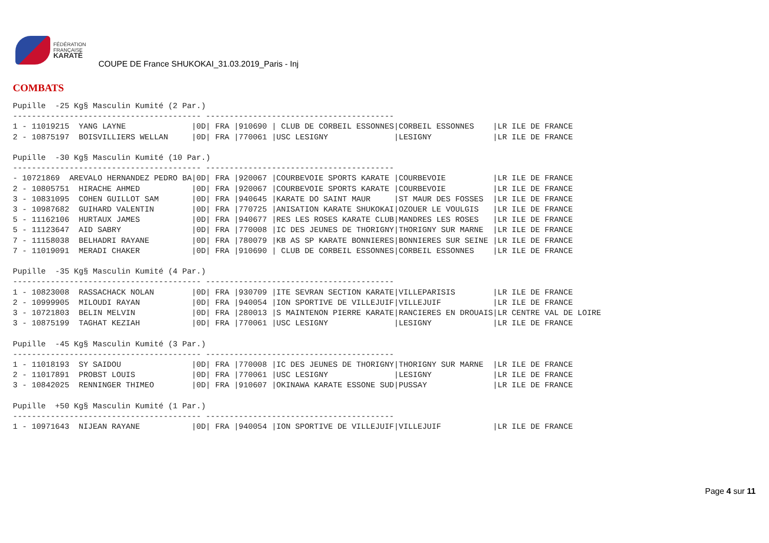FÉDÉRATION
FRANÇAISE
KARATÉ
COUPE DE France SHUKOKAI_31.03.2019_Paris - Inj
COMBATS
Pupille  -25 Kg§ Masculin Kumité (2 Par.)
---------------------------------------- ----------------------------------------
1 - 11019215  YANG LAYNE              |0D| FRA |910690 | CLUB DE CORBEIL ESSONNES|CORBEIL ESSONNES    |LR ILE DE FRANCE
2 - 10875197  BOISVILLIERS WELLAN     |0D| FRA |770061 |USC LESIGNY              |LESIGNY             |LR ILE DE FRANCE

Pupille  -30 Kg§ Masculin Kumité (10 Par.)
---------------------------------------- ----------------------------------------
- 10721869  AREVALO HERNANDEZ PEDRO BA|0D| FRA |920067 |COURBEVOIE SPORTS KARATE |COURBEVOIE          |LR ILE DE FRANCE
2 - 10805751  HIRACHE AHMED           |0D| FRA |920067 |COURBEVOIE SPORTS KARATE |COURBEVOIE          |LR ILE DE FRANCE
3 - 10831095  COHEN GUILLOT SAM       |0D| FRA |940645 |KARATE DO SAINT MAUR     |ST MAUR DES FOSSES  |LR ILE DE FRANCE
3 - 10987682  GUIHARD VALENTIN        |0D| FRA |770725 |ANISATION KARATE SHUKOKAI|OZOUER LE VOULGIS   |LR ILE DE FRANCE
5 - 11162106  HURTAUX JAMES           |0D| FRA |940677 |RES LES ROSES KARATE CLUB|MANDRES LES ROSES   |LR ILE DE FRANCE
5 - 11123647  AID SABRY               |0D| FRA |770008 |IC DES JEUNES DE THORIGNY|THORIGNY SUR MARNE  |LR ILE DE FRANCE
7 - 11158038  BELHADRI RAYANE         |0D| FRA |780079 |KB AS SP KARATE BONNIERES|BONNIERES SUR SEINE |LR ILE DE FRANCE
7 - 11019091  MERADI CHAKER           |0D| FRA |910690 | CLUB DE CORBEIL ESSONNES|CORBEIL ESSONNES    |LR ILE DE FRANCE

Pupille  -35 Kg§ Masculin Kumité (4 Par.)
---------------------------------------- ----------------------------------------
1 - 10823008  RASSACHACK NOLAN        |0D| FRA |930709 |ITE SEVRAN SECTION KARATE|VILLEPARISIS        |LR ILE DE FRANCE
2 - 10999905  MILOUDI RAYAN           |0D| FRA |940054 |ION SPORTIVE DE VILLEJUIF|VILLEJUIF           |LR ILE DE FRANCE
3 - 10721803  BELIN MELVIN            |0D| FRA |280013 |S MAINTENON PIERRE KARATE|RANCIERES EN DROUAIS|LR CENTRE VAL DE LOIRE
3 - 10875199  TAGHAT KEZIAH           |0D| FRA |770061 |USC LESIGNY              |LESIGNY             |LR ILE DE FRANCE

Pupille  -45 Kg§ Masculin Kumité (3 Par.)
---------------------------------------- ----------------------------------------
1 - 11018193  SY SAIDOU               |0D| FRA |770008 |IC DES JEUNES DE THORIGNY|THORIGNY SUR MARNE  |LR ILE DE FRANCE
2 - 11017891  PROBST LOUIS            |0D| FRA |770061 |USC LESIGNY              |LESIGNY             |LR ILE DE FRANCE
3 - 10842025  RENNINGER THIMEO        |0D| FRA |910607 |OKINAWA KARATE ESSONE SUD|PUSSAY              |LR ILE DE FRANCE

Pupille  +50 Kg§ Masculin Kumité (1 Par.)
---------------------------------------- ----------------------------------------
1 - 10971643  NIJEAN RAYANE           |0D| FRA |940054 |ION SPORTIVE DE VILLEJUIF|VILLEJUIF           |LR ILE DE FRANCE
Page 4 sur 11